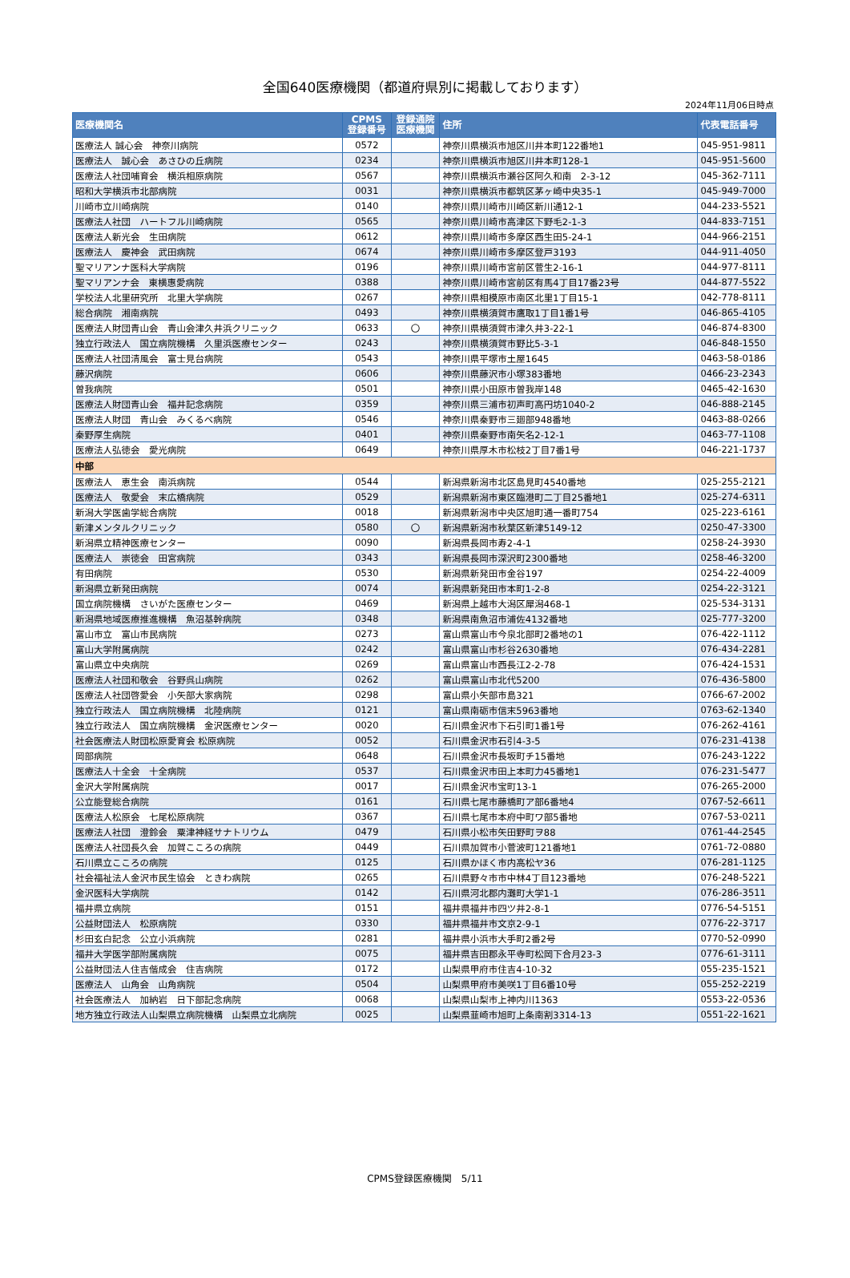全国640医療機関（都道府県別に掲載しております）
2024年11月06日時点
| 医療機関名 | CPMS 登録番号 | 登録通院 医療機関 | 住所 | 代表電話番号 |
| --- | --- | --- | --- | --- |
| 医療法人 誠心会 神奈川病院 | 0572 | | 神奈川県横浜市旭区川井本町122番地1 | 045-951-9811 |
| 医療法人 誠心会 あさひの丘病院 | 0234 | | 神奈川県横浜市旭区川井本町128-1 | 045-951-5600 |
| 医療法人社団哺育会 横浜相原病院 | 0567 | | 神奈川県横浜市瀬谷区阿久和南 2-3-12 | 045-362-7111 |
| 昭和大学横浜市北部病院 | 0031 | | 神奈川県横浜市都筑区茅ヶ崎中央35-1 | 045-949-7000 |
| 川崎市立川崎病院 | 0140 | | 神奈川県川崎市川崎区新川通12-1 | 044-233-5521 |
| 医療法人社団 ハートフル川崎病院 | 0565 | | 神奈川県川崎市高津区下野毛2-1-3 | 044-833-7151 |
| 医療法人新光会 生田病院 | 0612 | | 神奈川県川崎市多摩区西生田5-24-1 | 044-966-2151 |
| 医療法人 慶神会 武田病院 | 0674 | | 神奈川県川崎市多摩区登戸3193 | 044-911-4050 |
| 聖マリアンナ医科大学病院 | 0196 | | 神奈川県川崎市宮前区菅生2-16-1 | 044-977-8111 |
| 聖マリアンナ会 東横惠愛病院 | 0388 | | 神奈川県川崎市宮前区有馬4丁目17番23号 | 044-877-5522 |
| 学校法人北里研究所 北里大学病院 | 0267 | | 神奈川県相模原市南区北里1丁目15-1 | 042-778-8111 |
| 総合病院 湘南病院 | 0493 | | 神奈川県横須賀市鷹取1丁目1番1号 | 046-865-4105 |
| 医療法人財団青山会 青山会津久井浜クリニック | 0633 | 〇 | 神奈川県横須賀市津久井3-22-1 | 046-874-8300 |
| 独立行政法人 国立病院機構 久里浜医療センター | 0243 | | 神奈川県横須賀市野比5-3-1 | 046-848-1550 |
| 医療法人社団清風会 富士見台病院 | 0543 | | 神奈川県平塚市土屋1645 | 0463-58-0186 |
| 藤沢病院 | 0606 | | 神奈川県藤沢市小塚383番地 | 0466-23-2343 |
| 曽我病院 | 0501 | | 神奈川県小田原市曽我岸148 | 0465-42-1630 |
| 医療法人財団青山会 福井記念病院 | 0359 | | 神奈川県三浦市初声町高円坊1040-2 | 046-888-2145 |
| 医療法人財団 青山会 みくるべ病院 | 0546 | | 神奈川県秦野市三廻部948番地 | 0463-88-0266 |
| 秦野厚生病院 | 0401 | | 神奈川県秦野市南矢名2-12-1 | 0463-77-1108 |
| 医療法人弘徳会 愛光病院 | 0649 | | 神奈川県厚木市松枝2丁目7番1号 | 046-221-1737 |
| 中部 | | | | |
| 医療法人 恵生会 南浜病院 | 0544 | | 新潟県新潟市北区島見町4540番地 | 025-255-2121 |
| 医療法人 敬愛会 末広橋病院 | 0529 | | 新潟県新潟市東区臨港町二丁目25番地1 | 025-274-6311 |
| 新潟大学医歯学総合病院 | 0018 | | 新潟県新潟市中央区旭町通一番町754 | 025-223-6161 |
| 新津メンタルクリニック | 0580 | 〇 | 新潟県新潟市秋葉区新津5149-12 | 0250-47-3300 |
| 新潟県立精神医療センター | 0090 | | 新潟県長岡市寿2-4-1 | 0258-24-3930 |
| 医療法人 崇徳会 田宮病院 | 0343 | | 新潟県長岡市深沢町2300番地 | 0258-46-3200 |
| 有田病院 | 0530 | | 新潟県新発田市金谷197 | 0254-22-4009 |
| 新潟県立新発田病院 | 0074 | | 新潟県新発田市本町1-2-8 | 0254-22-3121 |
| 国立病院機構 さいがた医療センター | 0469 | | 新潟県上越市大潟区犀潟468-1 | 025-534-3131 |
| 新潟県地域医療推進機構 魚沼基幹病院 | 0348 | | 新潟県南魚沼市浦佐4132番地 | 025-777-3200 |
| 富山市立 富山市民病院 | 0273 | | 富山県富山市今泉北部町2番地の1 | 076-422-1112 |
| 富山大学附属病院 | 0242 | | 富山県富山市杉谷2630番地 | 076-434-2281 |
| 富山県立中央病院 | 0269 | | 富山県富山市西長江2-2-78 | 076-424-1531 |
| 医療法人社団和敬会 谷野呉山病院 | 0262 | | 富山県富山市北代5200 | 076-436-5800 |
| 医療法人社団啓愛会 小矢部大家病院 | 0298 | | 富山県小矢部市島321 | 0766-67-2002 |
| 独立行政法人 国立病院機構 北陸病院 | 0121 | | 富山県南砺市信末5963番地 | 0763-62-1340 |
| 独立行政法人 国立病院機構 金沢医療センター | 0020 | | 石川県金沢市下石引町1番1号 | 076-262-4161 |
| 社会医療法人財団松原愛育会 松原病院 | 0052 | | 石川県金沢市石引4-3-5 | 076-231-4138 |
| 岡部病院 | 0648 | | 石川県金沢市長坂町チ15番地 | 076-243-1222 |
| 医療法人十全会 十全病院 | 0537 | | 石川県金沢市田上本町力45番地1 | 076-231-5477 |
| 金沢大学附属病院 | 0017 | | 石川県金沢市宝町13-1 | 076-265-2000 |
| 公立能登総合病院 | 0161 | | 石川県七尾市藤橋町ア部6番地4 | 0767-52-6611 |
| 医療法人松原会 七尾松原病院 | 0367 | | 石川県七尾市本府中町ワ部5番地 | 0767-53-0211 |
| 医療法人社団 澄鈴会 粟津神経サナトリウム | 0479 | | 石川県小松市矢田野町ヲ88 | 0761-44-2545 |
| 医療法人社団長久会 加賀こころの病院 | 0449 | | 石川県加賀市小菅波町121番地1 | 0761-72-0880 |
| 石川県立こころの病院 | 0125 | | 石川県かほく市内高松ヤ36 | 076-281-1125 |
| 社会福祉法人金沢市民生協会 ときわ病院 | 0265 | | 石川県野々市市中林4丁目123番地 | 076-248-5221 |
| 金沢医科大学病院 | 0142 | | 石川県河北郡内灘町大学1-1 | 076-286-3511 |
| 福井県立病院 | 0151 | | 福井県福井市四ツ井2-8-1 | 0776-54-5151 |
| 公益財団法人 松原病院 | 0330 | | 福井県福井市文京2-9-1 | 0776-22-3717 |
| 杉田玄白記念 公立小浜病院 | 0281 | | 福井県小浜市大手町2番2号 | 0770-52-0990 |
| 福井大学医学部附属病院 | 0075 | | 福井県吉田郡永平寺町松岡下合月23-3 | 0776-61-3111 |
| 公益財団法人住吉偕成会 住吉病院 | 0172 | | 山梨県甲府市住吉4-10-32 | 055-235-1521 |
| 医療法人 山角会 山角病院 | 0504 | | 山梨県甲府市美咲1丁目6番10号 | 055-252-2219 |
| 社会医療法人 加納岩 日下部記念病院 | 0068 | | 山梨県山梨市上神内川1363 | 0553-22-0536 |
| 地方独立行政法人山梨県立病院機構 山梨県立北病院 | 0025 | | 山梨県韮崎市旭町上条南割3314-13 | 0551-22-1621 |
CPMS登録医療機関　5/11